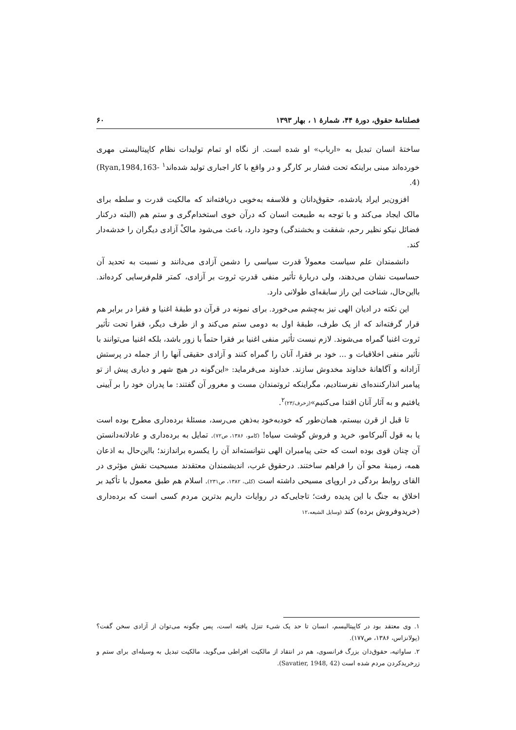فصلنامهٔ حقوق، دورهٔ ۴۴، شمارهٔ ۱ ، بهار ۱۳۹۳ ۶۰
ساختهٔ انسان تبدیل به «ارباب» او شده است. از نگاه او تمام تولیدات نظام کاپیتالیستی مهری خورده‌اند مبنی براینکه تحت فشار بر کارگر و در واقع با کار اجباری تولید شده‌اند<sup>۱</sup> (Ryan,1984,163-4).
افزون‌بر ایراد یادشده، حقوق‌دانان و فلاسفه به‌خوبی دریافته‌اند که مالکیت قدرت و سلطه برای مالک ایجاد می‌کند و با توجه به طبیعت انسان که درآن خوی استخدام‌گری و ستم هم (البته درکنار فضائل نیکو نظیر رحم، شفقت و بخشندگی) وجود دارد، باعث می‌شود مالکْ آزادی دیگران را خدشه‌دار کند.
دانشمندان علم سیاست معمولاً قدرت سیاسی را دشمن آزادی می‌دانند و نسبت به تحدید آن حساسیت نشان می‌دهند، ولی دربارهٔ تأثیر منفی قدرتِ ثروت بر آزادی، کمتر قلم‌فرسایی کرده‌اند. بااین‌حال، شناخت این راز سابقه‌ای طولانی دارد.
این نکته در ادیان الهی نیز به‌چشم می‌خورد. برای نمونه در قرآن دو طبقهٔ اغنیا و فقرا در برابر هم قرار گرفته‌اند که از یک طرف، طبقهٔ اول به دومی ستم می‌کند و از طرف دیگر، فقرا تحت تأثیر ثروت اغنیا گمراه می‌شوند. لازم نیست تأثیر منفی اغنیا بر فقرا حتماً با زور باشد، بلکه اغنیا می‌توانند با تأثیر منفی اخلاقیات و ... خود بر فقرا، آنان را گمراه کنند و آزادی حقیقی آنها را از جمله در پرستش آزادانه و آگاهانهٔ خداوند مخدوش سازند. خداوند می‌فرماید: «این‌گونه در هیچ شهر و دیاری پیش از تو پیامبر انذارکننده‌ای نفرستادیم، مگراینکه ثروتمندان مست و مغرور آن گفتند: ما پدران خود را بر آیینی یافتیم و به آثار آنان اقتدا می‌کنیم»(زخرف/۲۳)<sup>۲</sup>.
تا قبل از قرن بیستم، همان‌طور که خودبه‌خود به‌ذهن می‌رسد، مسئلهٔ برده‌داری مطرح بوده است یا به قول آلبرکامو، خرید و فروش گوشت سیاه! (کامو، ۱۳۸۶، ص۷۲). تمایل به برده‌داری و عادلانه‌دانستن آن چنان قوی بوده است که حتی پیامبران الهی نتوانسته‌اند آن را یکسره براندازند؛ بااین‌حال به اذعان همه، زمینهٔ محو آن را فراهم ساختند. درحقوق غرب، اندیشمندان معتقدند مسیحیت نقش مؤثری در القای روابط بردگی در اروپای مسیحی داشته است (کلی، ۱۳۸۲، ص۲۳۱). اسلام هم طبق معمول با تأکید بر اخلاق به جنگ با این پدیده رفت؛ تاجایی‌که در روایات داریم بدترین مردم کسی است که برده‌داری (خریدوفروش برده) کند (وسایل الشیعه،۱۲
۱. وی معتقد بود در کاپیتالیسم، انسان تا حد یک شیء تنزل یافته است، پس چگونه می‌توان از آزادی سخن گفت؟ (پولانزاس، ۱۳۸۶، ص۱۷۷).
۲. ساواتیه، حقوق‌دان بزرگ فرانسوی، هم در انتقاد از مالکیت افراطی می‌گوید، مالکیت تبدیل به وسیله‌ای برای ستم و زرخریدکردن مردم شده است (Savatier, 1948, 42).